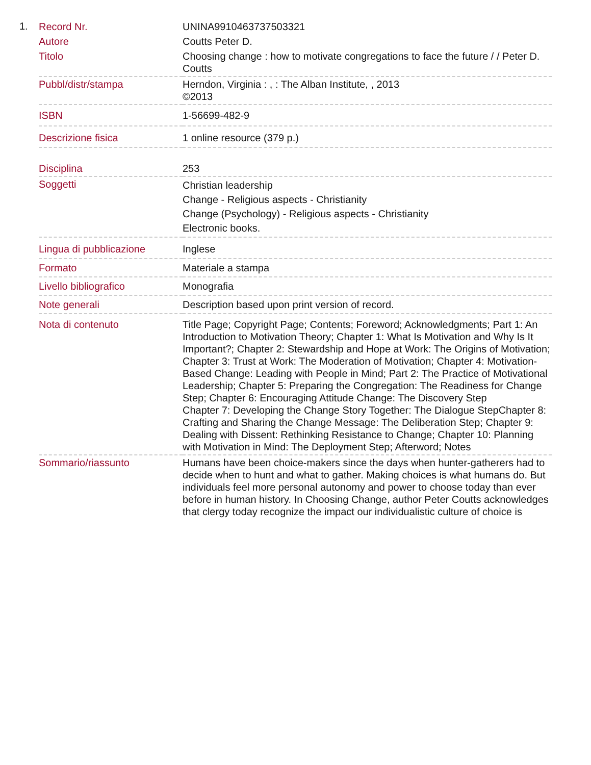1.
| Record Nr. | UNINA9910463737503321 |
| Autore | Coutts Peter D. |
| Titolo | Choosing change : how to motivate congregations to face the future / / Peter D. Coutts |
| Pubbl/distr/stampa | Herndon, Virginia : , : The Alban Institute, , 2013 ©2013 |
| ISBN | 1-56699-482-9 |
| Descrizione fisica | 1 online resource (379 p.) |
| Disciplina | 253 |
| Soggetti | Christian leadership Change - Religious aspects - Christianity Change (Psychology) - Religious aspects - Christianity Electronic books. |
| Lingua di pubblicazione | Inglese |
| Formato | Materiale a stampa |
| Livello bibliografico | Monografia |
| Note generali | Description based upon print version of record. |
| Nota di contenuto | Title Page; Copyright Page; Contents; Foreword; Acknowledgments; Part 1: An Introduction to Motivation Theory; Chapter 1: What Is Motivation and Why Is It Important?; Chapter 2: Stewardship and Hope at Work: The Origins of Motivation; Chapter 3: Trust at Work: The Moderation of Motivation; Chapter 4: Motivation-Based Change: Leading with People in Mind; Part 2: The Practice of Motivational Leadership; Chapter 5: Preparing the Congregation: The Readiness for Change Step; Chapter 6: Encouraging Attitude Change: The Discovery Step Chapter 7: Developing the Change Story Together: The Dialogue StepChapter 8: Crafting and Sharing the Change Message: The Deliberation Step; Chapter 9: Dealing with Dissent: Rethinking Resistance to Change; Chapter 10: Planning with Motivation in Mind: The Deployment Step; Afterword; Notes |
| Sommario/riassunto | Humans have been choice-makers since the days when hunter-gatherers had to decide when to hunt and what to gather. Making choices is what humans do. But individuals feel more personal autonomy and power to choose today than ever before in human history. In Choosing Change, author Peter Coutts acknowledges that clergy today recognize the impact our individualistic culture of choice is |